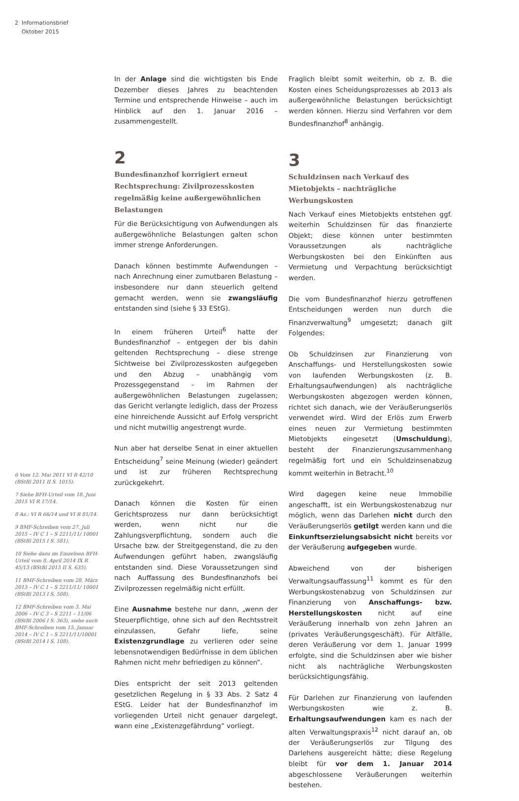2 Informationsbrief
Oktober 2015
6 Vom 12. Mai 2011 VI R 42/10 (BStBl 2011 II S. 1015).
7 Siehe BFH-Urteil vom 18. Juni 2015 VI R 17/14.
8 Az.: VI R 66/14 und VI R 81/14.
9 BMF-Schreiben vom 27. Juli 2015 – IV C 1 – S 2211/11/ 10001 (BStBl 2015 I S. 581).
10 Siehe dazu im Einzelnen BFH-Urteil vom 8. April 2014 IX R 45/13 (BStBl 2015 II S. 635).
11 BMF-Schreiben vom 28. März 2013 – IV C 1 – S 2211/11/ 10001 (BStBl 2013 I S. 508).
12 BMF-Schreiben vom 3. Mai 2006 – IV C 3 – S 2211 – 11/06 (BStBl 2006 I S. 363), siehe auch BMF-Schreiben vom 15. Januar 2014 – IV C 1 – S 2211/11/10001 (BStBl 2014 I S. 108).
In der Anlage sind die wichtigsten bis Ende Dezember dieses Jahres zu beachtenden Termine und entsprechende Hinweise – auch im Hinblick auf den 1. Januar 2016 – zusammengestellt.
2
Bundesfinanzhof korrigiert erneut Rechtsprechung: Zivilprozesskosten regelmäßig keine außergewöhnlichen Belastungen
Für die Berücksichtigung von Aufwendungen als außergewöhnliche Belastungen galten schon immer strenge Anforderungen.
Danach können bestimmte Aufwendungen – nach Anrechnung einer zumutbaren Belastung – insbesondere nur dann steuerlich geltend gemacht werden, wenn sie zwangsläufig entstanden sind (siehe § 33 EStG).
In einem früheren Urteil<sup>6</sup> hatte der Bundesfinanzhof – entgegen der bis dahin geltenden Rechtsprechung – diese strenge Sichtweise bei Zivilprozesskosten aufgegeben und den Abzug – unabhängig vom Prozessgegenstand – im Rahmen der außergewöhnlichen Belastungen zugelassen; das Gericht verlangte lediglich, dass der Prozess eine hinreichende Aussicht auf Erfolg verspricht und nicht mutwillig angestrengt wurde.
Nun aber hat derselbe Senat in einer aktuellen Entscheidung<sup>7</sup> seine Meinung (wieder) geändert und ist zur früheren Rechtsprechung zurückgekehrt.
Danach können die Kosten für einen Gerichtsprozess nur dann berücksichtigt werden, wenn nicht nur die Zahlungsverpflichtung, sondern auch die Ursache bzw. der Streitgegenstand, die zu den Aufwendungen geführt haben, zwangsläufig entstanden sind. Diese Voraussetzungen sind nach Auffassung des Bundesfinanzhofs bei Zivilprozessen regelmäßig nicht erfüllt.
Eine Ausnahme bestehe nur dann, „wenn der Steuerpflichtige, ohne sich auf den Rechtsstreit einzulassen, Gefahr liefe, seine Existenzgrundlage zu verlieren oder seine lebensnotwendigen Bedürfnisse in dem üblichen Rahmen nicht mehr befriedigen zu können“.
Dies entspricht der seit 2013 geltenden gesetzlichen Regelung in § 33 Abs. 2 Satz 4 EStG. Leider hat der Bundesfinanzhof im vorliegenden Urteil nicht genauer dargelegt, wann eine „Existenzgefährdung“ vorliegt.
Fraglich bleibt somit weiterhin, ob z. B. die Kosten eines Scheidungsprozesses ab 2013 als außergewöhnliche Belastungen berücksichtigt werden können. Hierzu sind Verfahren vor dem Bundesfinanzhof<sup>8</sup> anhängig.
3
Schuldzinsen nach Verkauf des Mietobjekts – nachträgliche Werbungskosten
Nach Verkauf eines Mietobjekts entstehen ggf. weiterhin Schuldzinsen für das finanzierte Objekt; diese können unter bestimmten Voraussetzungen als nachträgliche Werbungskosten bei den Einkünften aus Vermietung und Verpachtung berücksichtigt werden.
Die vom Bundesfinanzhof hierzu getroffenen Entscheidungen werden nun durch die Finanzverwaltung<sup>9</sup> umgesetzt; danach gilt Folgendes:
Ob Schuldzinsen zur Finanzierung von Anschaffungs- und Herstellungskosten sowie von laufenden Werbungskosten (z. B. Erhaltungsaufwendungen) als nachträgliche Werbungskosten abgezogen werden können, richtet sich danach, wie der Veräußerungserlös verwendet wird. Wird der Erlös zum Erwerb eines neuen zur Vermietung bestimmten Mietobjekts eingesetzt (Umschuldung), besteht der Finanzierungszusammenhang regelmäßig fort und ein Schuldzinsenabzug kommt weiterhin in Betracht.<sup>10</sup>
Wird dagegen keine neue Immobilie angeschafft, ist ein Werbungskostenabzug nur möglich, wenn das Darlehen nicht durch den Veräußerungserlös getilgt werden kann und die Einkunftserzielungsabsicht nicht bereits vor der Veräußerung aufgegeben wurde.
Abweichend von der bisherigen Verwaltungsauffassung<sup>11</sup> kommt es für den Werbungskostenabzug von Schuldzinsen zur Finanzierung von Anschaffungs- bzw. Herstellungskosten nicht auf eine Veräußerung innerhalb von zehn Jahren an (privates Veräußerungsgeschäft). Für Altfälle, deren Veräußerung vor dem 1. Januar 1999 erfolgte, sind die Schuldzinsen aber wie bisher nicht als nachträgliche Werbungskosten berücksichtigungsfähig.
Für Darlehen zur Finanzierung von laufenden Werbungskosten wie z. B. Erhaltungsaufwendungen kam es nach der alten Verwaltungspraxis<sup>12</sup> nicht darauf an, ob der Veräußerungserlös zur Tilgung des Darlehens ausgereicht hätte; diese Regelung bleibt für vor dem 1. Januar 2014 abgeschlossene Veräußerungen weiterhin bestehen.